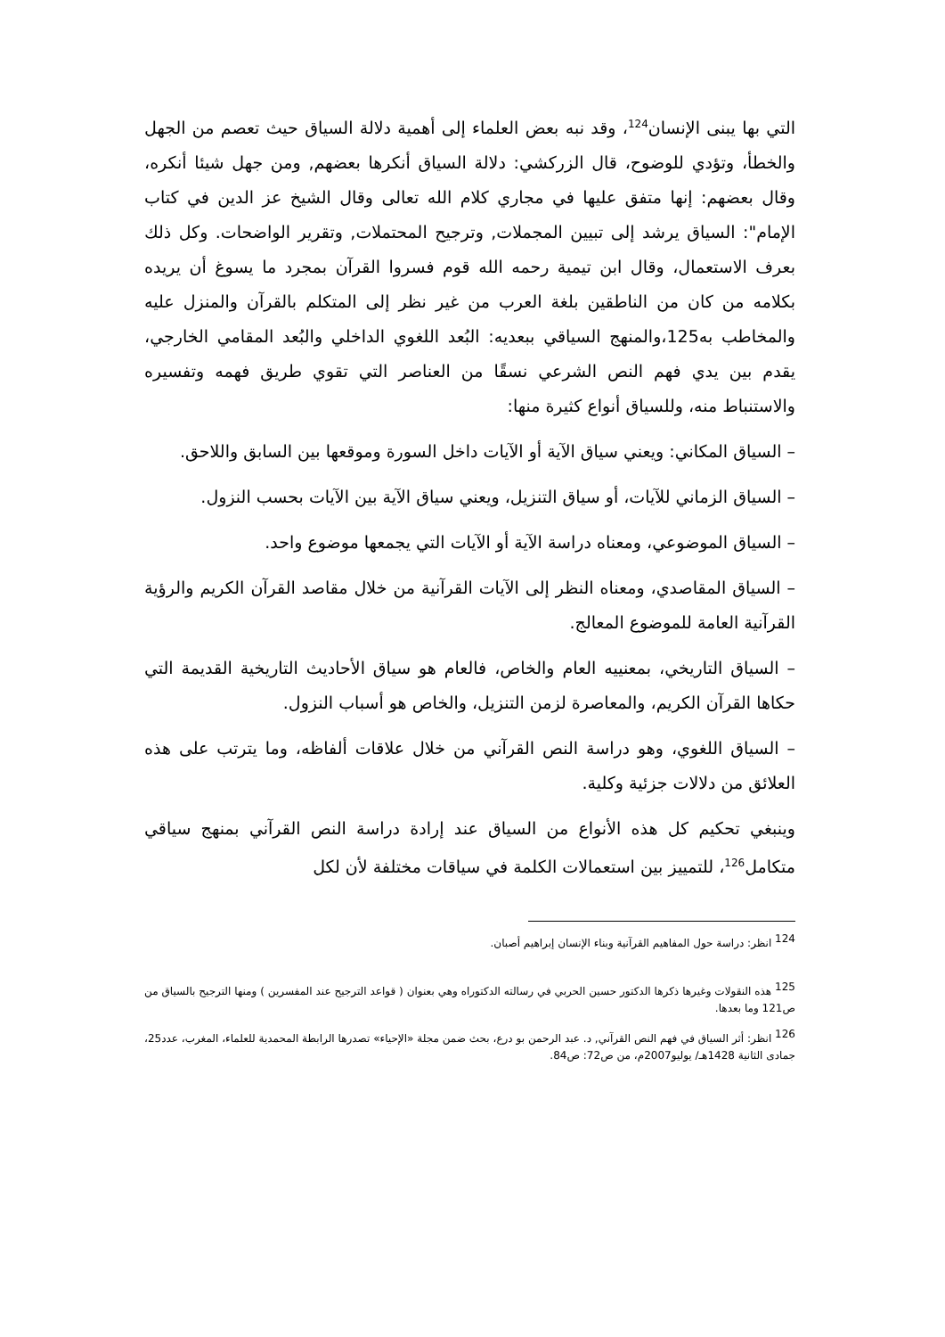التي بها يبنى الإنسان<sup>124</sup>، وقد نبه بعض العلماء إلى أهمية دلالة السياق حيث تعصم من الجهل والخطأ، وتؤدي للوضوح، قال الزركشي: دلالة السياق أنكرها بعضهم, ومن جهل شيئا أنكره، وقال بعضهم: إنها متفق عليها في مجاري كلام الله تعالى وقال الشيخ عز الدين في كتاب الإمام": السياق يرشد إلى تبيين المجملات, وترجيح المحتملات, وتقرير الواضحات. وكل ذلك بعرف الاستعمال، وقال ابن تيمية رحمه الله قوم فسروا القرآن بمجرد ما يسوغ أن يريده بكلامه من كان من الناطقين بلغة العرب من غير نظر إلى المتكلم بالقرآن والمنزل عليه والمخاطب به125،والمنهج السياقي ببعديه: البُعد اللغوي الداخلي والبُعد المقامي الخارجي، يقدم بين يدي فهم النص الشرعي نسقًا من العناصر التي تقوي طريق فهمه وتفسيره والاستنباط منه، وللسياق أنواع كثيرة منها:
– السياق المكاني: ويعني سياق الآية أو الآيات داخل السورة وموقعها بين السابق واللاحق.
– السياق الزماني للآيات، أو سياق التنزيل، ويعني سياق الآية بين الآيات بحسب النزول.
– السياق الموضوعي، ومعناه دراسة الآية أو الآيات التي يجمعها موضوع واحد.
– السياق المقاصدي، ومعناه النظر إلى الآيات القرآنية من خلال مقاصد القرآن الكريم والرؤية القرآنية العامة للموضوع المعالج.
– السياق التاريخي، بمعنييه العام والخاص، فالعام هو سياق الأحاديث التاريخية القديمة التي حكاها القرآن الكريم، والمعاصرة لزمن التنزيل، والخاص هو أسباب النزول.
– السياق اللغوي، وهو دراسة النص القرآني من خلال علاقات ألفاظه، وما يترتب على هذه العلائق من دلالات جزئية وكلية.
وينبغي تحكيم كل هذه الأنواع من السياق عند إرادة دراسة النص القرآني بمنهج سياقي متكامل<sup>126</sup>، للتمييز بين استعمالات الكلمة في سياقات مختلفة لأن لكل
<sup>124</sup> انظر: دراسة حول المفاهيم القرآنية وبناء الإنسان إبراهيم أصبان.
<sup>125</sup> هذه النقولات وغيرها ذكرها الدكتور حسين الحربي في رسالته الدكتوراه وهي بعنوان ( قواعد الترجيح عند المفسرين ) ومنها الترجيح بالسياق من ص121 وما بعدها.
<sup>126</sup> انظر: أثر السياق في فهم النص القرآني, د. عبد الرحمن بو درع، بحث ضمن مجلة «الإحياء» تصدرها الرابطة المحمدية للعلماء، المغرب، عدد25، جمادى الثانية 1428هـ/ يوليو2007م، من ص72: ص84.